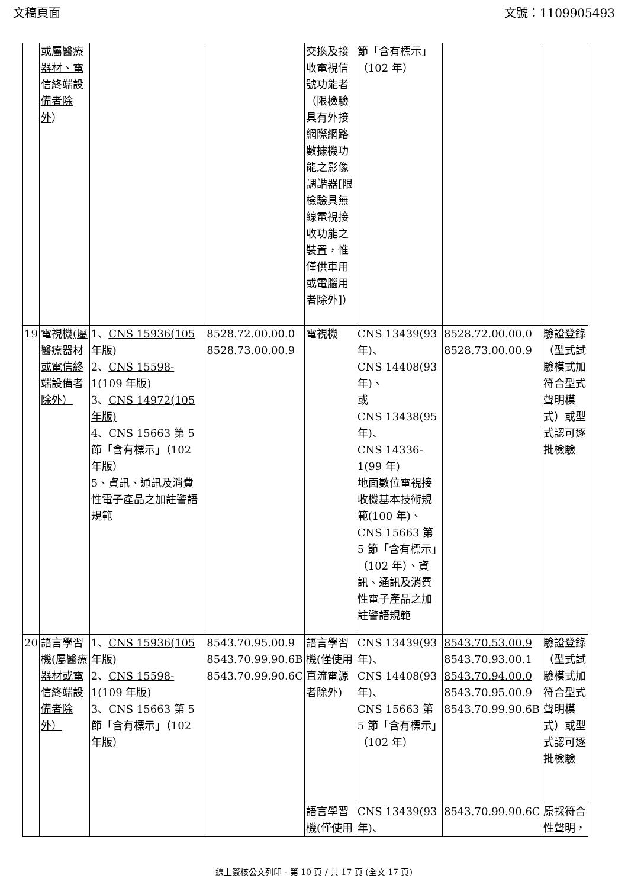文稿頁面 文號：1109905493
| | 或屬醫療器材、電信終端設備者除外 ） | | | 交換及接收電視信號功能者（限檢驗具有外接網際網路數據機功能之影像調諧器[限檢驗具無線電視接收功能之裝置，惟僅供車用或電腦用者除外]） | 節「含有標示」（102 年） | | |
| 19 | 電視機 (屬醫療器材或電信終端設備者除外） | 1、 CNS 15936(105 年版) 2、 CNS 15598-1(109 年版) 3、 CNS 14972(105 年版) 4、CNS 15663 第 5 節「含有標示」（102 年 版 ） 5、資訊、通訊及消費性電子產品之加註警語規範 | 8528.72.00.00.0 8528.73.00.00.9 | 電視機 | CNS 13439(93 年)、 CNS 14408(93 年)、 或 CNS 13438(95 年)、 CNS 14336-1(99 年) 地面數位電視接收機基本技術規範(100 年)、 CNS 15663 第 5 節「含有標示」（102 年）、資訊、通訊及消費性電子產品之加註警語規範 | 8528.72.00.00.0 8528.73.00.00.9 | 驗證登錄（型式試驗模式加符合型式聲明模式）或型式認可逐批檢驗 |
| 20 | 語言學習機 (屬醫療器材或電信終端設備者除外） | 1、 CNS 15936(105 年版) 2、 CNS 15598-1(109 年版) 3、CNS 15663 第 5 節「含有標示」（102 年 版 ） | 8543.70.95.00.9 8543.70.99.90.6B 8543.70.99.90.6C | 語言學習機(僅使用直流電源者除外) | CNS 13439(93 年)、 CNS 14408(93 年)、 CNS 15663 第 5 節「含有標示」（102 年） | 8543.70.53.00.9 8543.70.93.00.1 8543.70.94.00.0 8543.70.95.00.9 8543.70.99.90.6B | 驗證登錄（型式試驗模式加符合型式聲明模式）或型式認可逐批檢驗 |
| | | | | 語言學習機(僅使用 | CNS 13439(93 年)、 | 8543.70.99.90.6C | 原採符合性聲明， |
線上簽核公文列印 - 第 10 頁 / 共 17 頁 (全文 17 頁)